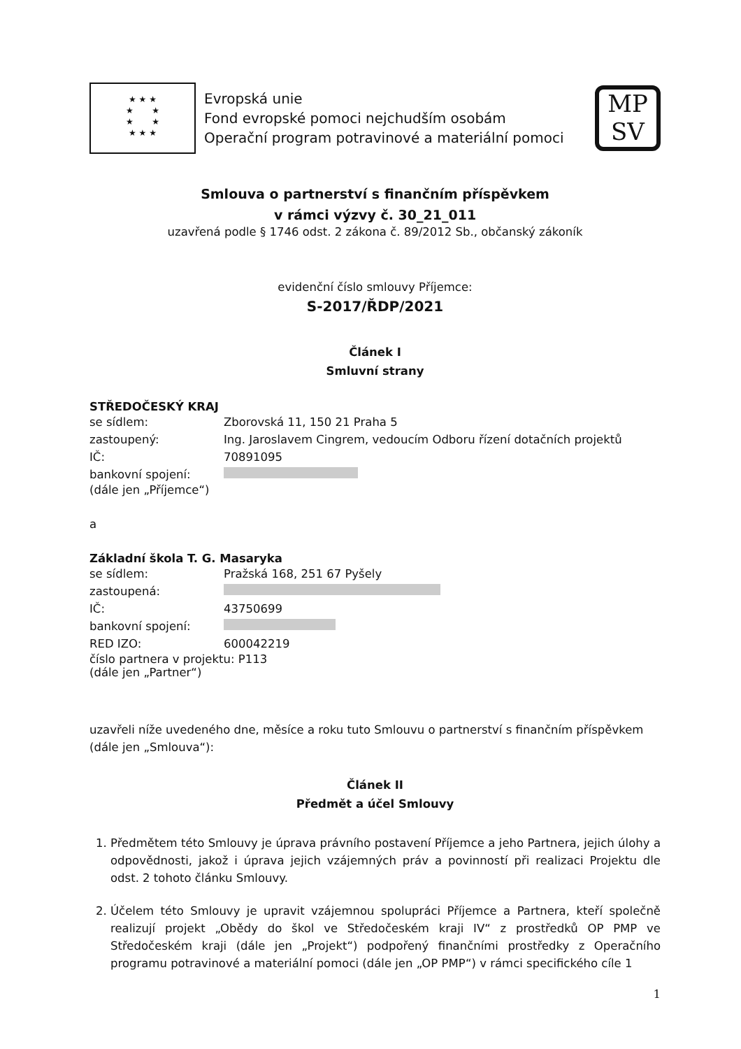★ ★ ★
★ ★
★ ★
★ ★ ★
Evropská unie
Fond evropské pomoci nejchudším osobám
Operační program potravinové a materiální pomoci
MP
SV
Smlouva o partnerství s finančním příspěvkem
v rámci výzvy č. 30_21_011
uzavřená podle § 1746 odst. 2 zákona č. 89/2012 Sb., občanský zákoník
evidenční číslo smlouvy Příjemce:
S-2017/ŘDP/2021
Článek I
Smluvní strany
STŘEDOČESKÝ KRAJ
se sídlem: Zborovská 11, 150 21 Praha 5
zastoupený: Ing. Jaroslavem Cingrem, vedoucím Odboru řízení dotačních projektů
IČ: 70891095
bankovní spojení:
(dále jen „Příjemce“)
a
Základní škola T. G. Masaryka
se sídlem: Pražská 168, 251 67 Pyšely
zastoupená:
IČ: 43750699
bankovní spojení:
RED IZO: 600042219
číslo partnera v projektu: P113
(dále jen „Partner“)
uzavřeli níže uvedeného dne, měsíce a roku tuto Smlouvu o partnerství s finančním příspěvkem (dále jen „Smlouva“):
Článek II
Předmět a účel Smlouvy
1. Předmětem této Smlouvy je úprava právního postavení Příjemce a jeho Partnera, jejich úlohy a odpovědnosti, jakož i úprava jejich vzájemných práv a povinností při realizaci Projektu dle odst. 2 tohoto článku Smlouvy.
2. Účelem této Smlouvy je upravit vzájemnou spolupráci Příjemce a Partnera, kteří společně realizují projekt „Obědy do škol ve Středočeském kraji IV“ z prostředků OP PMP ve Středočeském kraji (dále jen „Projekt“) podpořený finančními prostředky z Operačního programu potravinové a materiální pomoci (dále jen „OP PMP“) v rámci specifického cíle 1
1